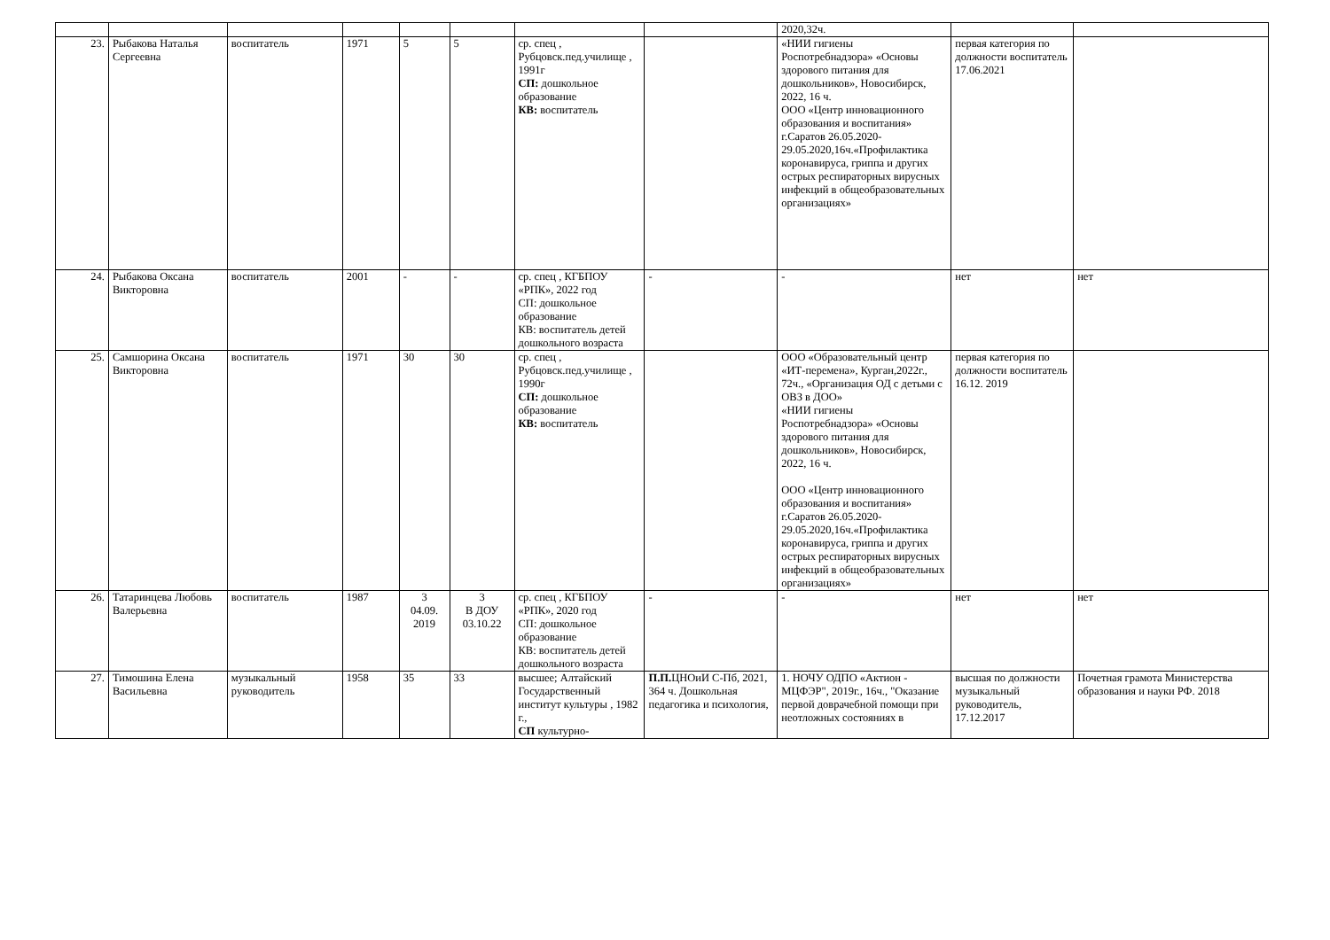| | | | | | | | | 2020,32ч. | | |
| 23. | Рыбакова Наталья Сергеевна | воспитатель | 1971 | 5 | 5 | ср. спец , Рубцовск.пед.училище , 1991г СП: дошкольное образование КВ: воспитатель | | «НИИ гигиены Роспотребнадзора» «Основы здорового питания для дошкольников», Новосибирск, 2022, 16 ч. ООО «Центр инновационного образования и воспитания» г.Саратов 26.05.2020-29.05.2020,16ч.«Профилактика коронавируса, гриппа и других острых респираторных вирусных инфекций в общеобразовательных организациях» | первая категория по должности воспитатель 17.06.2021 | |
| 24. | Рыбакова Оксана Викторовна | воспитатель | 2001 | - | - | ср. спец , КГБПОУ «РПК», 2022 год СП: дошкольное образование КВ: воспитатель детей дошкольного возраста | - | - | нет | нет |
| 25. | Самшорина Оксана Викторовна | воспитатель | 1971 | 30 | 30 | ср. спец , Рубцовск.пед.училище , 1990г СП: дошкольное образование КВ: воспитатель | | ООО «Образовательный центр «ИТ-перемена», Курган,2022г., 72ч., «Организация ОД с детьми с ОВЗ в ДОО» «НИИ гигиены Роспотребнадзора» «Основы здорового питания для дошкольников», Новосибирск, 2022, 16 ч. ООО «Центр инновационного образования и воспитания» г.Саратов 26.05.2020-29.05.2020,16ч.«Профилактика коронавируса, гриппа и других острых респираторных вирусных инфекций в общеобразовательных организациях» | первая категория по должности воспитатель 16.12. 2019 | |
| 26. | Татаринцева Любовь Валерьевна | воспитатель | 1987 | 3 04.09. 2019 | 3 В ДОУ 03.10.22 | ср. спец , КГБПОУ «РПК», 2020 год СП: дошкольное образование КВ: воспитатель детей дошкольного возраста | - | - | нет | нет |
| 27. | Тимошина Елена Васильевна | музыкальный руководитель | 1958 | 35 | 33 | высшее; Алтайский Государственный институт культуры , 1982 г., СП культурно- | П.П. ЦНОиИ С-Пб, 2021, 364 ч. Дошкольная педагогика и психология, | 1. НОЧУ ОДПО «Актион - МЦФЭР", 2019г., 16ч., "Оказание первой доврачебной помощи при неотложных состояниях в | высшая по должности музыкальный руководитель, 17.12.2017 | Почетная грамота Министерства образования и науки РФ. 2018 |